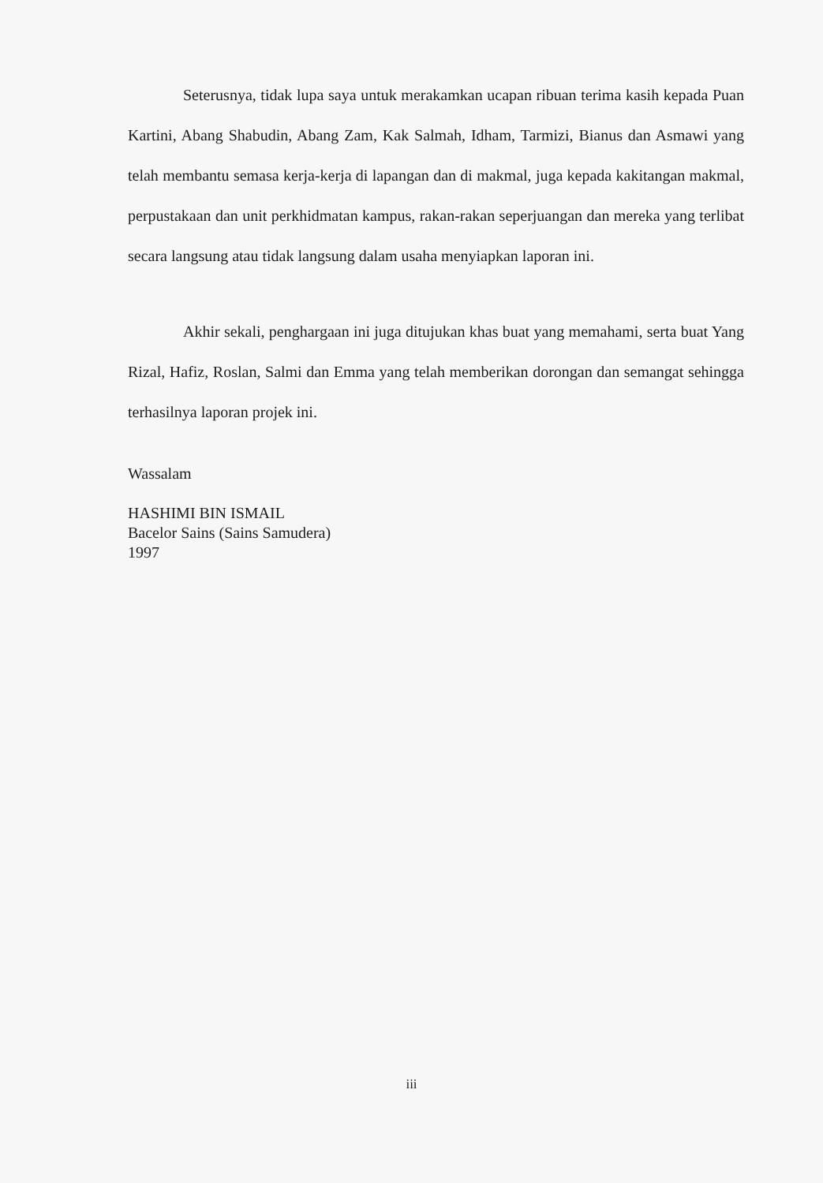Seterusnya, tidak lupa saya untuk merakamkan ucapan ribuan terima kasih kepada Puan Kartini, Abang Shabudin, Abang Zam, Kak Salmah, Idham, Tarmizi, Bianus dan Asmawi yang telah membantu semasa kerja-kerja di lapangan dan di makmal, juga kepada kakitangan makmal, perpustakaan dan unit perkhidmatan kampus, rakan-rakan seperjuangan dan mereka yang terlibat secara langsung atau tidak langsung dalam usaha menyiapkan laporan ini.
Akhir sekali, penghargaan ini juga ditujukan khas buat yang memahami, serta buat Yang Rizal, Hafiz, Roslan, Salmi dan Emma yang telah memberikan dorongan dan semangat sehingga terhasilnya laporan projek ini.
Wassalam
HASHIMI BIN ISMAIL
Bacelor Sains (Sains Samudera)
1997
iii